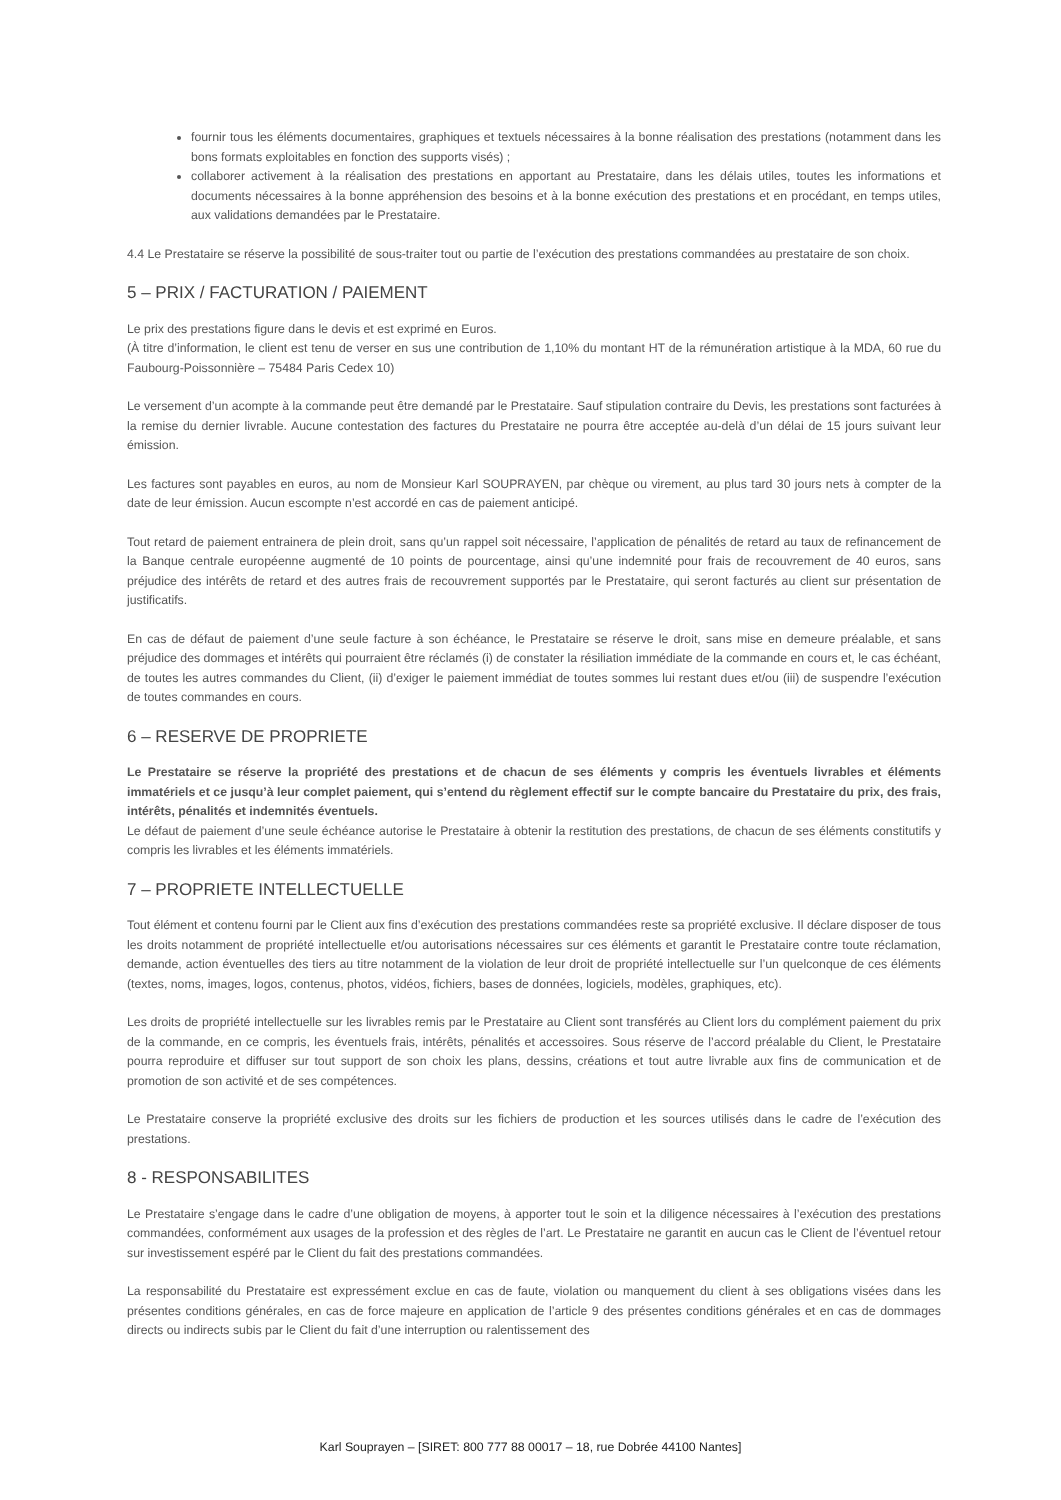fournir tous les éléments documentaires, graphiques et textuels nécessaires à la bonne réalisation des prestations (notamment dans les bons formats exploitables en fonction des supports visés) ;
collaborer activement à la réalisation des prestations en apportant au Prestataire, dans les délais utiles, toutes les informations et documents nécessaires à la bonne appréhension des besoins et à la bonne exécution des prestations et en procédant, en temps utiles, aux validations demandées par le Prestataire.
4.4 Le Prestataire se réserve la possibilité de sous-traiter tout ou partie de l’exécution des prestations commandées au prestataire de son choix.
5 – PRIX / FACTURATION / PAIEMENT
Le prix des prestations figure dans le devis et est exprimé en Euros.
(À titre d’information, le client est tenu de verser en sus une contribution de 1,10% du montant HT de la rémunération artistique à la MDA, 60 rue du Faubourg-Poissonnière – 75484 Paris Cedex 10)
Le versement d’un acompte à la commande peut être demandé par le Prestataire. Sauf stipulation contraire du Devis, les prestations sont facturées à la remise du dernier livrable. Aucune contestation des factures du Prestataire ne pourra être acceptée au-delà d’un délai de 15 jours suivant leur émission.
Les factures sont payables en euros, au nom de Monsieur Karl SOUPRAYEN, par chèque ou virement, au plus tard 30 jours nets à compter de la date de leur émission. Aucun escompte n’est accordé en cas de paiement anticipé.
Tout retard de paiement entrainera de plein droit, sans qu’un rappel soit nécessaire, l’application de pénalités de retard au taux de refinancement de la Banque centrale européenne augmenté de 10 points de pourcentage, ainsi qu’une indemnité pour frais de recouvrement de 40 euros, sans préjudice des intérêts de retard et des autres frais de recouvrement supportés par le Prestataire, qui seront facturés au client sur présentation de justificatifs.
En cas de défaut de paiement d’une seule facture à son échéance, le Prestataire se réserve le droit, sans mise en demeure préalable, et sans préjudice des dommages et intérêts qui pourraient être réclamés (i) de constater la résiliation immédiate de la commande en cours et, le cas échéant, de toutes les autres commandes du Client, (ii) d’exiger le paiement immédiat de toutes sommes lui restant dues et/ou (iii) de suspendre l’exécution de toutes commandes en cours.
6 – RESERVE DE PROPRIETE
Le Prestataire se réserve la propriété des prestations et de chacun de ses éléments y compris les éventuels livrables et éléments immatériels et ce jusqu’à leur complet paiement, qui s’entend du règlement effectif sur le compte bancaire du Prestataire du prix, des frais, intérêts, pénalités et indemnités éventuels.
Le défaut de paiement d’une seule échéance autorise le Prestataire à obtenir la restitution des prestations, de chacun de ses éléments constitutifs y compris les livrables et les éléments immatériels.
7 – PROPRIETE INTELLECTUELLE
Tout élément et contenu fourni par le Client aux fins d’exécution des prestations commandées reste sa propriété exclusive. Il déclare disposer de tous les droits notamment de propriété intellectuelle et/ou autorisations nécessaires sur ces éléments et garantit le Prestataire contre toute réclamation, demande, action éventuelles des tiers au titre notamment de la violation de leur droit de propriété intellectuelle sur l’un quelconque de ces éléments (textes, noms, images, logos, contenus, photos, vidéos, fichiers, bases de données, logiciels, modèles, graphiques, etc).
Les droits de propriété intellectuelle sur les livrables remis par le Prestataire au Client sont transférés au Client lors du complément paiement du prix de la commande, en ce compris, les éventuels frais, intérêts, pénalités et accessoires. Sous réserve de l’accord préalable du Client, le Prestataire pourra reproduire et diffuser sur tout support de son choix les plans, dessins, créations et tout autre livrable aux fins de communication et de promotion de son activité et de ses compétences.
Le Prestataire conserve la propriété exclusive des droits sur les fichiers de production et les sources utilisés dans le cadre de l’exécution des prestations.
8 - RESPONSABILITES
Le Prestataire s’engage dans le cadre d’une obligation de moyens, à apporter tout le soin et la diligence nécessaires à l’exécution des prestations commandées, conformément aux usages de la profession et des règles de l’art. Le Prestataire ne garantit en aucun cas le Client de l’éventuel retour sur investissement espéré par le Client du fait des prestations commandées.
La responsabilité du Prestataire est expressément exclue en cas de faute, violation ou manquement du client à ses obligations visées dans les présentes conditions générales, en cas de force majeure en application de l’article 9 des présentes conditions générales et en cas de dommages directs ou indirects subis par le Client du fait d’une interruption ou ralentissement des
Karl Souprayen – [SIRET: 800 777 88 00017 – 18, rue Dobrée 44100 Nantes]